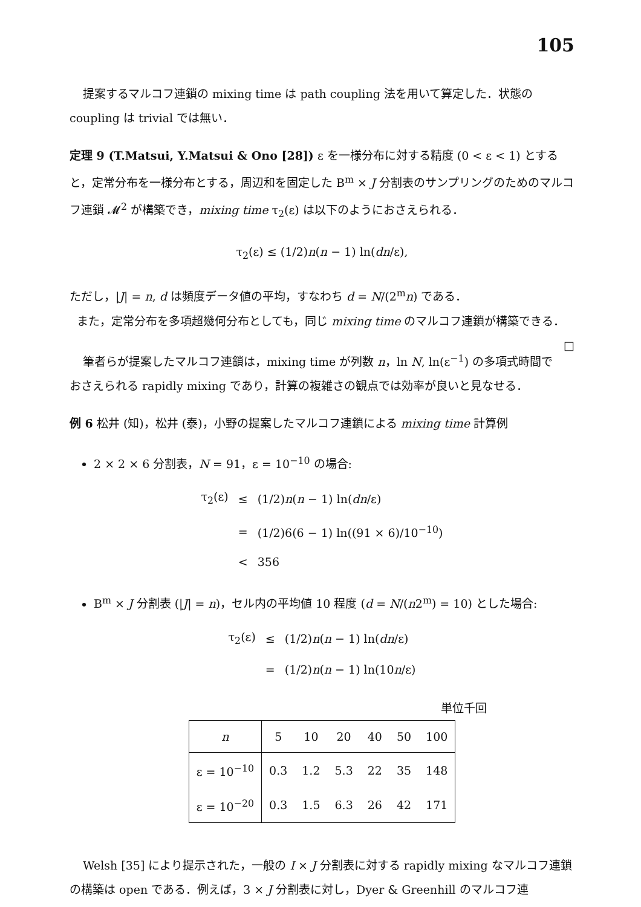105
提案するマルコフ連鎖の mixing time は path coupling 法を用いて算定した．状態の coupling は trivial では無い．
定理 9 (T.Matsui, Y.Matsui & Ono [28]) ε を一様分布に対する精度 (0 < ε < 1) とすると，定常分布を一様分布とする，周辺和を固定した B<sup>m</sup> × J 分割表のサンプリングのためのマルコフ連鎖 𝓜<sup>2</sup> が構築でき，mixing time τ<sub>2</sub>(ε) は以下のようにおさえられる．
τ<sub>2</sub>(ε) ≤ (1/2)n(n − 1) ln(dn/ε),
ただし，|J| = n, d は頻度データ値の平均，すなわち d = N/(2<sup>m</sup>n) である．
また，定常分布を多項超幾何分布としても，同じ mixing time のマルコフ連鎖が構築できる． □
筆者らが提案したマルコフ連鎖は，mixing time が列数 n，ln N, ln(ε<sup>−1</sup>) の多項式時間でおさえられる rapidly mixing であり，計算の複雑さの観点では効率が良いと見なせる．
例 6 松井 (知)，松井 (泰)，小野の提案したマルコフ連鎖による mixing time 計算例
2 × 2 × 6 分割表，N = 91，ε = 10<sup>−10</sup> の場合:
| τ<sub>2</sub>(ε) | ≤ | (1/2) n ( n − 1) ln( dn /ε) |
| | = | (1/2)6(6 − 1) ln((91 × 6)/10<sup>−10</sup>) |
| | < | 356 |
B<sup>m</sup> × J 分割表 (|J| = n)，セル内の平均値 10 程度 (d = N/(n2<sup>m</sup>) = 10) とした場合:
| τ<sub>2</sub>(ε) | ≤ | (1/2) n ( n − 1) ln( dn /ε) |
| | = | (1/2) n ( n − 1) ln(10 n /ε) |
単位千回
| n | 5 | 10 | 20 | 40 | 50 | 100 |
| ε = 10<sup>−10</sup> | 0.3 | 1.2 | 5.3 | 22 | 35 | 148 |
| ε = 10<sup>−20</sup> | 0.3 | 1.5 | 6.3 | 26 | 42 | 171 |
Welsh [35] により提示された，一般の I × J 分割表に対する rapidly mixing なマルコフ連鎖の構築は open である．例えば，3 × J 分割表に対し，Dyer & Greenhill のマルコフ連